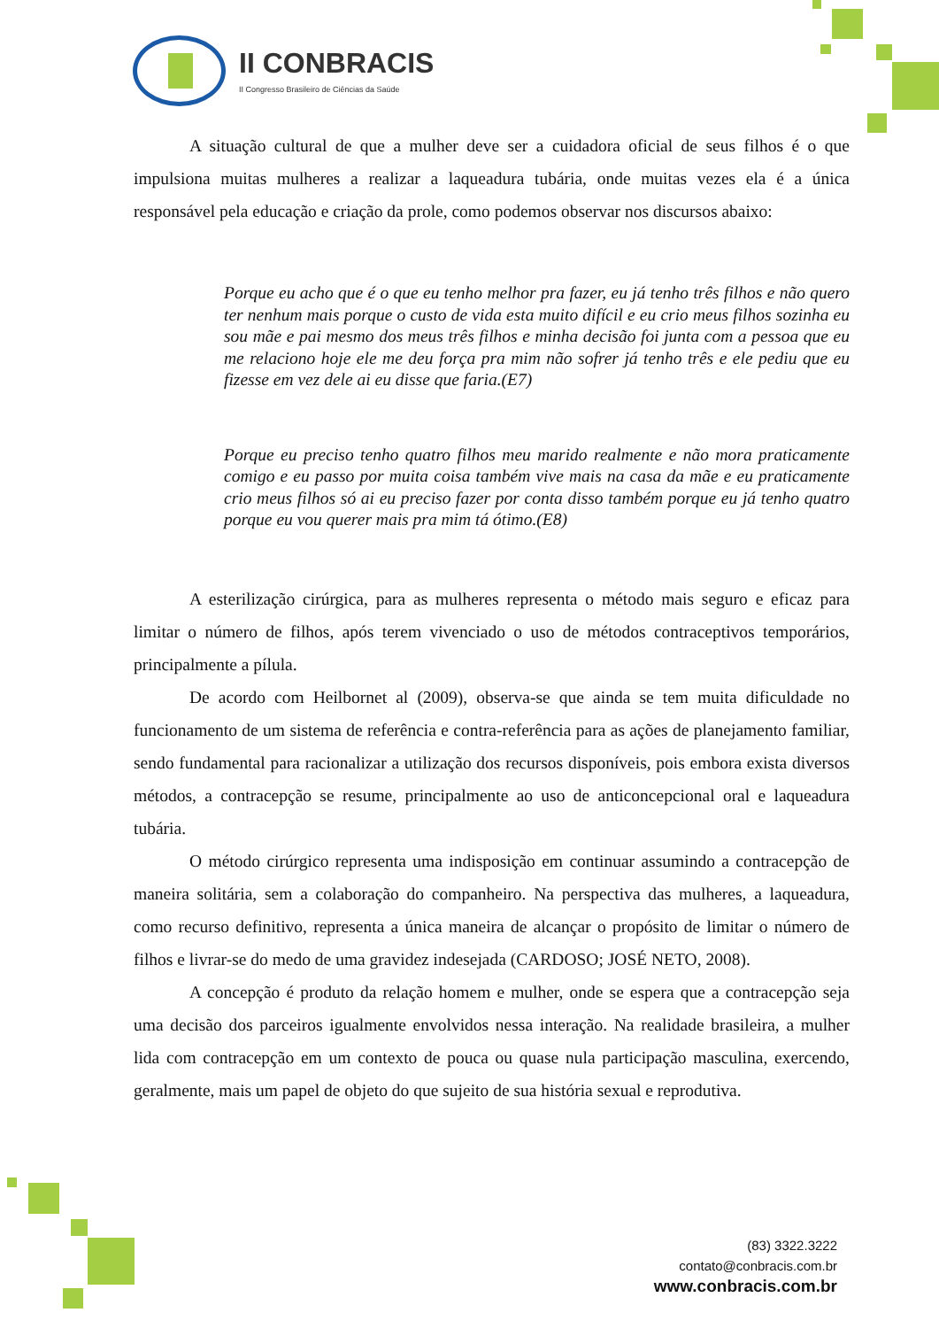II CONBRACIS
II Congresso Brasileiro de Ciências da Saúde
A situação cultural de que a mulher deve ser a cuidadora oficial de seus filhos é o que impulsiona muitas mulheres a realizar a laqueadura tubária, onde muitas vezes ela é a única responsável pela educação e criação da prole, como podemos observar nos discursos abaixo:
Porque eu acho que é o que eu tenho melhor pra fazer, eu já tenho três filhos e não quero ter nenhum mais porque o custo de vida esta muito difícil e eu crio meus filhos sozinha eu sou mãe e pai mesmo dos meus três filhos e minha decisão foi junta com a pessoa que eu me relaciono hoje ele me deu força pra mim não sofrer já tenho três e ele pediu que eu fizesse em vez dele ai eu disse que faria.(E7)
Porque eu preciso tenho quatro filhos meu marido realmente e não mora praticamente comigo e eu passo por muita coisa também vive mais na casa da mãe e eu praticamente crio meus filhos só ai eu preciso fazer por conta disso também porque eu já tenho quatro porque eu vou querer mais pra mim tá ótimo.(E8)
A esterilização cirúrgica, para as mulheres representa o método mais seguro e eficaz para limitar o número de filhos, após terem vivenciado o uso de métodos contraceptivos temporários, principalmente a pílula.
De acordo com Heilbornet al (2009), observa-se que ainda se tem muita dificuldade no funcionamento de um sistema de referência e contra-referência para as ações de planejamento familiar, sendo fundamental para racionalizar a utilização dos recursos disponíveis, pois embora exista diversos métodos, a contracepção se resume, principalmente ao uso de anticoncepcional oral e laqueadura tubária.
O método cirúrgico representa uma indisposição em continuar assumindo a contracepção de maneira solitária, sem a colaboração do companheiro. Na perspectiva das mulheres, a laqueadura, como recurso definitivo, representa a única maneira de alcançar o propósito de limitar o número de filhos e livrar-se do medo de uma gravidez indesejada (CARDOSO; JOSÉ NETO, 2008).
A concepção é produto da relação homem e mulher, onde se espera que a contracepção seja uma decisão dos parceiros igualmente envolvidos nessa interação. Na realidade brasileira, a mulher lida com contracepção em um contexto de pouca ou quase nula participação masculina, exercendo, geralmente, mais um papel de objeto do que sujeito de sua história sexual e reprodutiva.
(83) 3322.3222
contato@conbracis.com.br
www.conbracis.com.br